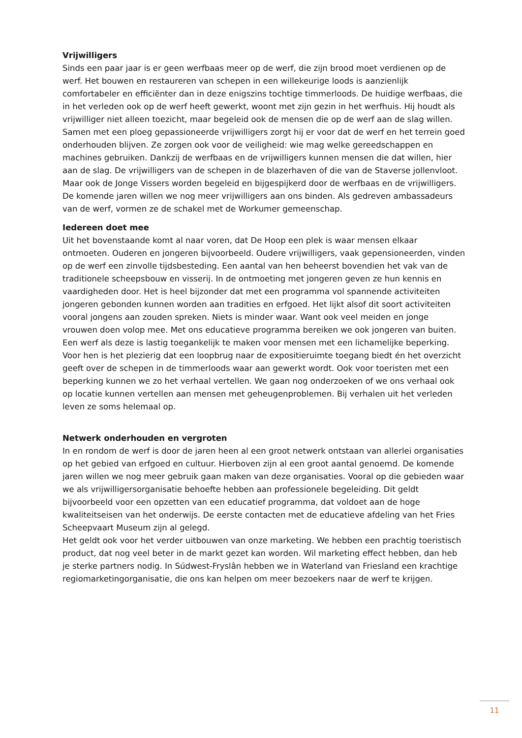Vrijwilligers
Sinds een paar jaar is er geen werfbaas meer op de werf, die zijn brood moet verdienen op de werf. Het bouwen en restaureren van schepen in een willekeurige loods is aanzienlijk comfortabeler en efficiënter dan in deze enigszins tochtige timmerloods. De huidige werfbaas, die in het verleden ook op de werf heeft gewerkt, woont met zijn gezin in het werfhuis. Hij houdt als vrijwilliger niet alleen toezicht, maar begeleid ook de mensen die op de werf aan de slag willen. Samen met een ploeg gepassioneerde vrijwilligers zorgt hij er voor dat de werf en het terrein goed onderhouden blijven. Ze zorgen ook voor de veiligheid: wie mag welke gereedschappen en machines gebruiken. Dankzij de werfbaas en de vrijwilligers kunnen mensen die dat willen, hier aan de slag. De vrijwilligers van de schepen in de blazerhaven of die van de Staverse jollenvloot. Maar ook de Jonge Vissers worden begeleid en bijgespijkerd door de werfbaas en de vrijwilligers. De komende jaren willen we nog meer vrijwilligers aan ons binden. Als gedreven ambassadeurs van de werf, vormen ze de schakel met de Workumer gemeenschap.
Iedereen doet mee
Uit het bovenstaande komt al naar voren, dat De Hoop een plek is waar mensen elkaar ontmoeten. Ouderen en jongeren bijvoorbeeld. Oudere vrijwilligers, vaak gepensioneerden, vinden op de werf een zinvolle tijdsbesteding. Een aantal van hen beheerst bovendien het vak van de traditionele scheepsbouw en visserij. In de ontmoeting met jongeren geven ze hun kennis en vaardigheden door. Het is heel bijzonder dat met een programma vol spannende activiteiten jongeren gebonden kunnen worden aan tradities en erfgoed. Het lijkt alsof dit soort activiteiten vooral jongens aan zouden spreken. Niets is minder waar. Want ook veel meiden en jonge vrouwen doen volop mee. Met ons educatieve programma bereiken we ook jongeren van buiten. Een werf als deze is lastig toegankelijk te maken voor mensen met een lichamelijke beperking. Voor hen is het plezierig dat een loopbrug naar de expositieruimte toegang biedt én het overzicht geeft over de schepen in de timmerloods waar aan gewerkt wordt. Ook voor toeristen met een beperking kunnen we zo het verhaal vertellen. We gaan nog onderzoeken of we ons verhaal ook op locatie kunnen vertellen aan mensen met geheugenproblemen. Bij verhalen uit het verleden leven ze soms helemaal op.
Netwerk onderhouden en vergroten
In en rondom de werf is door de jaren heen al een groot netwerk ontstaan van allerlei organisaties op het gebied van erfgoed en cultuur. Hierboven zijn al een groot aantal genoemd. De komende jaren willen we nog meer gebruik gaan maken van deze organisaties. Vooral op die gebieden waar we als vrijwilligersorganisatie behoefte hebben aan professionele begeleiding. Dit geldt bijvoorbeeld voor een opzetten van een educatief programma, dat voldoet aan de hoge kwaliteitseisen van het onderwijs. De eerste contacten met de educatieve afdeling van het Fries Scheepvaart Museum zijn al gelegd.
Het geldt ook voor het verder uitbouwen van onze marketing. We hebben een prachtig toeristisch product, dat nog veel beter in de markt gezet kan worden. Wil marketing effect hebben, dan heb je sterke partners nodig. In Súdwest-Fryslân hebben we in Waterland van Friesland een krachtige regiomarketingorganisatie, die ons kan helpen om meer bezoekers naar de werf te krijgen.
11